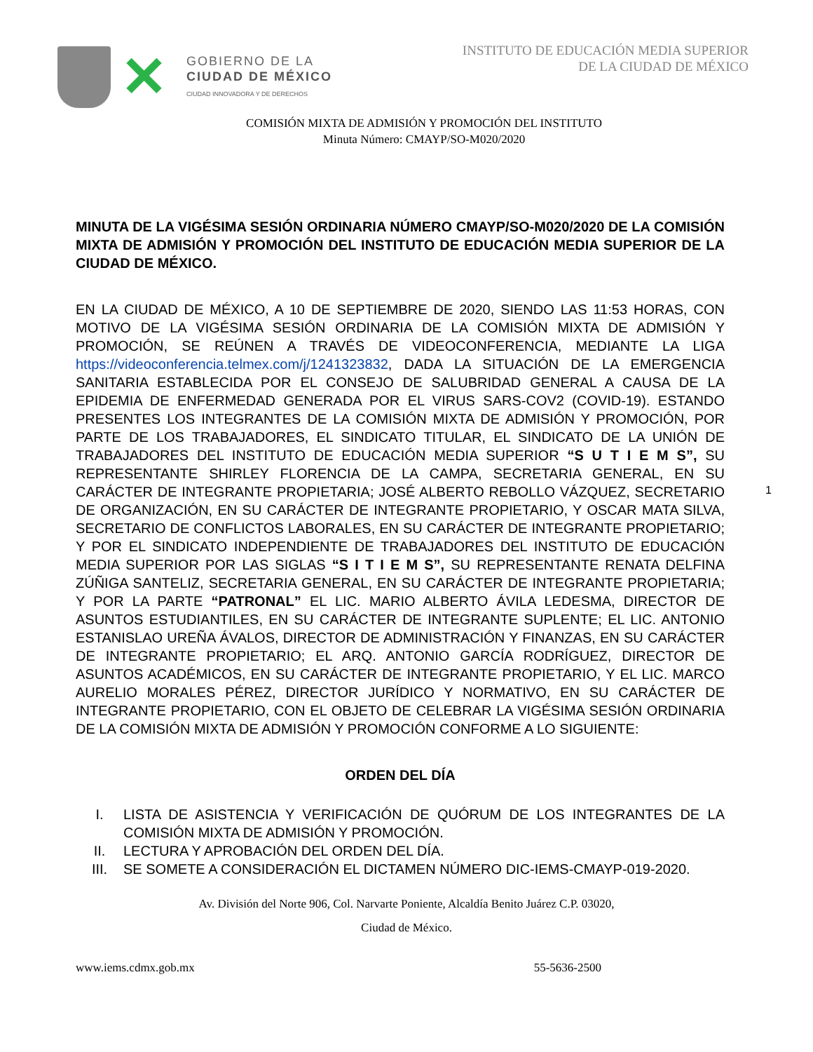✕
GOBIERNO DE LA
CIUDAD DE MÉXICO
CIUDAD INNOVADORA Y DE DERECHOS
INSTITUTO DE EDUCACIÓN MEDIA SUPERIOR
DE LA CIUDAD DE MÉXICO
COMISIÓN MIXTA DE ADMISIÓN Y PROMOCIÓN DEL INSTITUTO
Minuta Número: CMAYP/SO-M020/2020
MINUTA DE LA VIGÉSIMA SESIÓN ORDINARIA NÚMERO CMAYP/SO-M020/2020 DE LA COMISIÓN MIXTA DE ADMISIÓN Y PROMOCIÓN DEL INSTITUTO DE EDUCACIÓN MEDIA SUPERIOR DE LA CIUDAD DE MÉXICO.
EN LA CIUDAD DE MÉXICO, A 10 DE SEPTIEMBRE DE 2020, SIENDO LAS 11:53 HORAS, CON MOTIVO DE LA VIGÉSIMA SESIÓN ORDINARIA DE LA COMISIÓN MIXTA DE ADMISIÓN Y PROMOCIÓN, SE REÚNEN A TRAVÉS DE VIDEOCONFERENCIA, MEDIANTE LA LIGA https://videoconferencia.telmex.com/j/1241323832, DADA LA SITUACIÓN DE LA EMERGENCIA SANITARIA ESTABLECIDA POR EL CONSEJO DE SALUBRIDAD GENERAL A CAUSA DE LA EPIDEMIA DE ENFERMEDAD GENERADA POR EL VIRUS SARS-COV2 (COVID-19). ESTANDO PRESENTES LOS INTEGRANTES DE LA COMISIÓN MIXTA DE ADMISIÓN Y PROMOCIÓN, POR PARTE DE LOS TRABAJADORES, EL SINDICATO TITULAR, EL SINDICATO DE LA UNIÓN DE TRABAJADORES DEL INSTITUTO DE EDUCACIÓN MEDIA SUPERIOR “S U T I E M S”, SU REPRESENTANTE SHIRLEY FLORENCIA DE LA CAMPA, SECRETARIA GENERAL, EN SU CARÁCTER DE INTEGRANTE PROPIETARIA; JOSÉ ALBERTO REBOLLO VÁZQUEZ, SECRETARIO DE ORGANIZACIÓN, EN SU CARÁCTER DE INTEGRANTE PROPIETARIO, Y OSCAR MATA SILVA, SECRETARIO DE CONFLICTOS LABORALES, EN SU CARÁCTER DE INTEGRANTE PROPIETARIO; Y POR EL SINDICATO INDEPENDIENTE DE TRABAJADORES DEL INSTITUTO DE EDUCACIÓN MEDIA SUPERIOR POR LAS SIGLAS “S I T I E M S”, SU REPRESENTANTE RENATA DELFINA ZÚÑIGA SANTELIZ, SECRETARIA GENERAL, EN SU CARÁCTER DE INTEGRANTE PROPIETARIA; Y POR LA PARTE “PATRONAL” EL LIC. MARIO ALBERTO ÁVILA LEDESMA, DIRECTOR DE ASUNTOS ESTUDIANTILES, EN SU CARÁCTER DE INTEGRANTE SUPLENTE; EL LIC. ANTONIO ESTANISLAO UREÑA ÁVALOS, DIRECTOR DE ADMINISTRACIÓN Y FINANZAS, EN SU CARÁCTER DE INTEGRANTE PROPIETARIO; EL ARQ. ANTONIO GARCÍA RODRÍGUEZ, DIRECTOR DE ASUNTOS ACADÉMICOS, EN SU CARÁCTER DE INTEGRANTE PROPIETARIO, Y EL LIC. MARCO AURELIO MORALES PÉREZ, DIRECTOR JURÍDICO Y NORMATIVO, EN SU CARÁCTER DE INTEGRANTE PROPIETARIO, CON EL OBJETO DE CELEBRAR LA VIGÉSIMA SESIÓN ORDINARIA DE LA COMISIÓN MIXTA DE ADMISIÓN Y PROMOCIÓN CONFORME A LO SIGUIENTE:
ORDEN DEL DÍA
I. LISTA DE ASISTENCIA Y VERIFICACIÓN DE QUÓRUM DE LOS INTEGRANTES DE LA COMISIÓN MIXTA DE ADMISIÓN Y PROMOCIÓN.
II. LECTURA Y APROBACIÓN DEL ORDEN DEL DÍA.
III. SE SOMETE A CONSIDERACIÓN EL DICTAMEN NÚMERO DIC-IEMS-CMAYP-019-2020.
Av. División del Norte 906, Col. Narvarte Poniente, Alcaldía Benito Juárez C.P. 03020,
Ciudad de México.
www.iems.cdmx.gob.mx 55-5636-2500
1